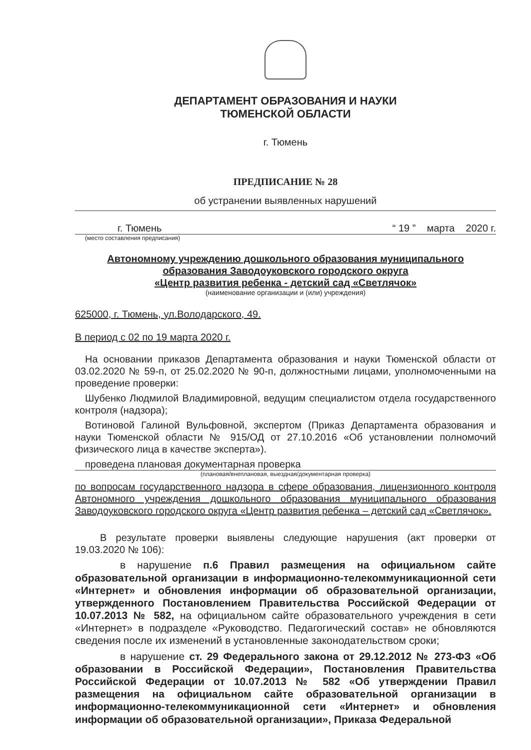ДЕПАРТАМЕНТ ОБРАЗОВАНИЯ И НАУКИ
ТЮМЕНСКОЙ ОБЛАСТИ
г. Тюмень
ПРЕДПИСАНИЕ № 28
об устранении выявленных нарушений
г. Тюмень “ 19 ” марта 2020 г.
(место составления предписания)
Автономному учреждению дошкольного образования муниципального образования Заводоуковского городского округа
«Центр развития ребенка - детский сад «Светлячок»
(наименование организации и (или) учреждения)
625000, г. Тюмень, ул.Володарского, 49.
В период с 02 по 19 марта 2020 г.
На основании приказов Департамента образования и науки Тюменской области от 03.02.2020 № 59-п, от 25.02.2020 № 90-п, должностными лицами, уполномоченными на проведение проверки:
Шубенко Людмилой Владимировной, ведущим специалистом отдела государственного контроля (надзора);
Вотиновой Галиной Вульфовной, экспертом (Приказ Департамента образования и науки Тюменской области № 915/ОД от 27.10.2016 «Об установлении полномочий физического лица в качестве эксперта»).
проведена плановая документарная проверка
(плановая/внеплановая, выездная/документарная проверка)
по вопросам государственного надзора в сфере образования, лицензионного контроля Автономного учреждения дошкольного образования муниципального образования Заводоуковского городского округа «Центр развития ребенка – детский сад «Светлячок».
В результате проверки выявлены следующие нарушения (акт проверки от 19.03.2020 № 106):
в нарушение п.6 Правил размещения на официальном сайте образовательной организации в информационно-телекоммуникационной сети «Интернет» и обновления информации об образовательной организации, утвержденного Постановлением Правительства Российской Федерации от 10.07.2013 № 582, на официальном сайте образовательного учреждения в сети «Интернет» в подразделе «Руководство. Педагогический состав» не обновляются сведения после их изменений в установленные законодательством сроки;
в нарушение ст. 29 Федерального закона от 29.12.2012 № 273-ФЗ «Об образовании в Российской Федерации», Постановления Правительства Российской Федерации от 10.07.2013 № 582 «Об утверждении Правил размещения на официальном сайте образовательной организации в информационно-телекоммуникационной сети «Интернет» и обновления информации об образовательной организации», Приказа Федеральной